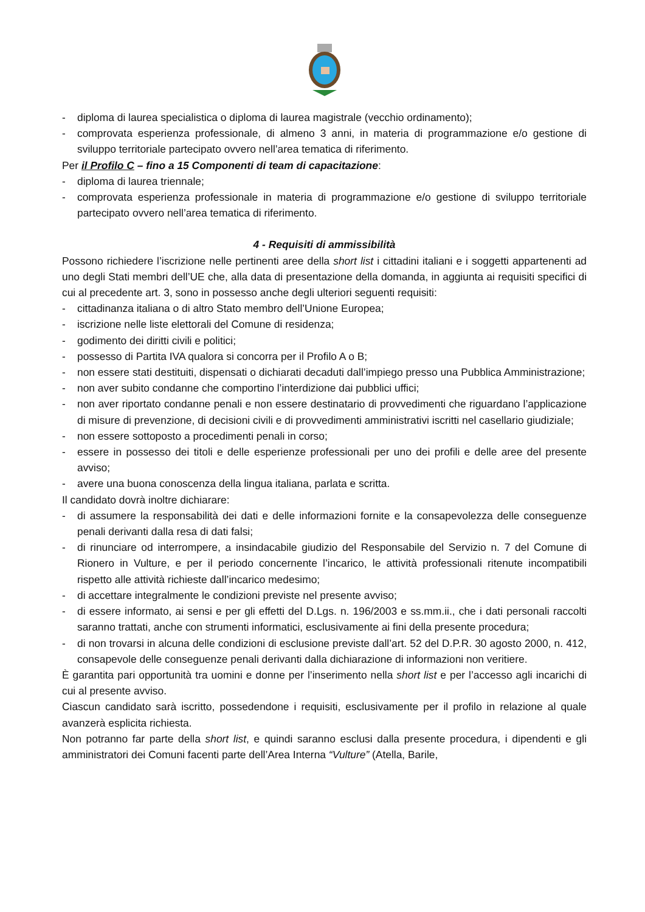- diploma di laurea specialistica o diploma di laurea magistrale (vecchio ordinamento);
- comprovata esperienza professionale, di almeno 3 anni, in materia di programmazione e/o gestione di sviluppo territoriale partecipato ovvero nell’area tematica di riferimento.
Per il Profilo C – fino a 15 Componenti di team di capacitazione:
- diploma di laurea triennale;
- comprovata esperienza professionale in materia di programmazione e/o gestione di sviluppo territoriale partecipato ovvero nell’area tematica di riferimento.
4 - Requisiti di ammissibilità
Possono richiedere l’iscrizione nelle pertinenti aree della short list i cittadini italiani e i soggetti appartenenti ad uno degli Stati membri dell’UE che, alla data di presentazione della domanda, in aggiunta ai requisiti specifici di cui al precedente art. 3, sono in possesso anche degli ulteriori seguenti requisiti:
- cittadinanza italiana o di altro Stato membro dell’Unione Europea;
- iscrizione nelle liste elettorali del Comune di residenza;
- godimento dei diritti civili e politici;
- possesso di Partita IVA qualora si concorra per il Profilo A o B;
- non essere stati destituiti, dispensati o dichiarati decaduti dall’impiego presso una Pubblica Amministrazione;
- non aver subito condanne che comportino l’interdizione dai pubblici uffici;
- non aver riportato condanne penali e non essere destinatario di provvedimenti che riguardano l’applicazione di misure di prevenzione, di decisioni civili e di provvedimenti amministrativi iscritti nel casellario giudiziale;
- non essere sottoposto a procedimenti penali in corso;
- essere in possesso dei titoli e delle esperienze professionali per uno dei profili e delle aree del presente avviso;
- avere una buona conoscenza della lingua italiana, parlata e scritta.
Il candidato dovrà inoltre dichiarare:
- di assumere la responsabilità dei dati e delle informazioni fornite e la consapevolezza delle conseguenze penali derivanti dalla resa di dati falsi;
- di rinunciare od interrompere, a insindacabile giudizio del Responsabile del Servizio n. 7 del Comune di Rionero in Vulture, e per il periodo concernente l’incarico, le attività professionali ritenute incompatibili rispetto alle attività richieste dall’incarico medesimo;
- di accettare integralmente le condizioni previste nel presente avviso;
- di essere informato, ai sensi e per gli effetti del D.Lgs. n. 196/2003 e ss.mm.ii., che i dati personali raccolti saranno trattati, anche con strumenti informatici, esclusivamente ai fini della presente procedura;
- di non trovarsi in alcuna delle condizioni di esclusione previste dall’art. 52 del D.P.R. 30 agosto 2000, n. 412, consapevole delle conseguenze penali derivanti dalla dichiarazione di informazioni non veritiere.
È garantita pari opportunità tra uomini e donne per l’inserimento nella short list e per l’accesso agli incarichi di cui al presente avviso.
Ciascun candidato sarà iscritto, possedendone i requisiti, esclusivamente per il profilo in relazione al quale avanzerà esplicita richiesta.
Non potranno far parte della short list, e quindi saranno esclusi dalla presente procedura, i dipendenti e gli amministratori dei Comuni facenti parte dell’Area Interna “Vulture” (Atella, Barile,